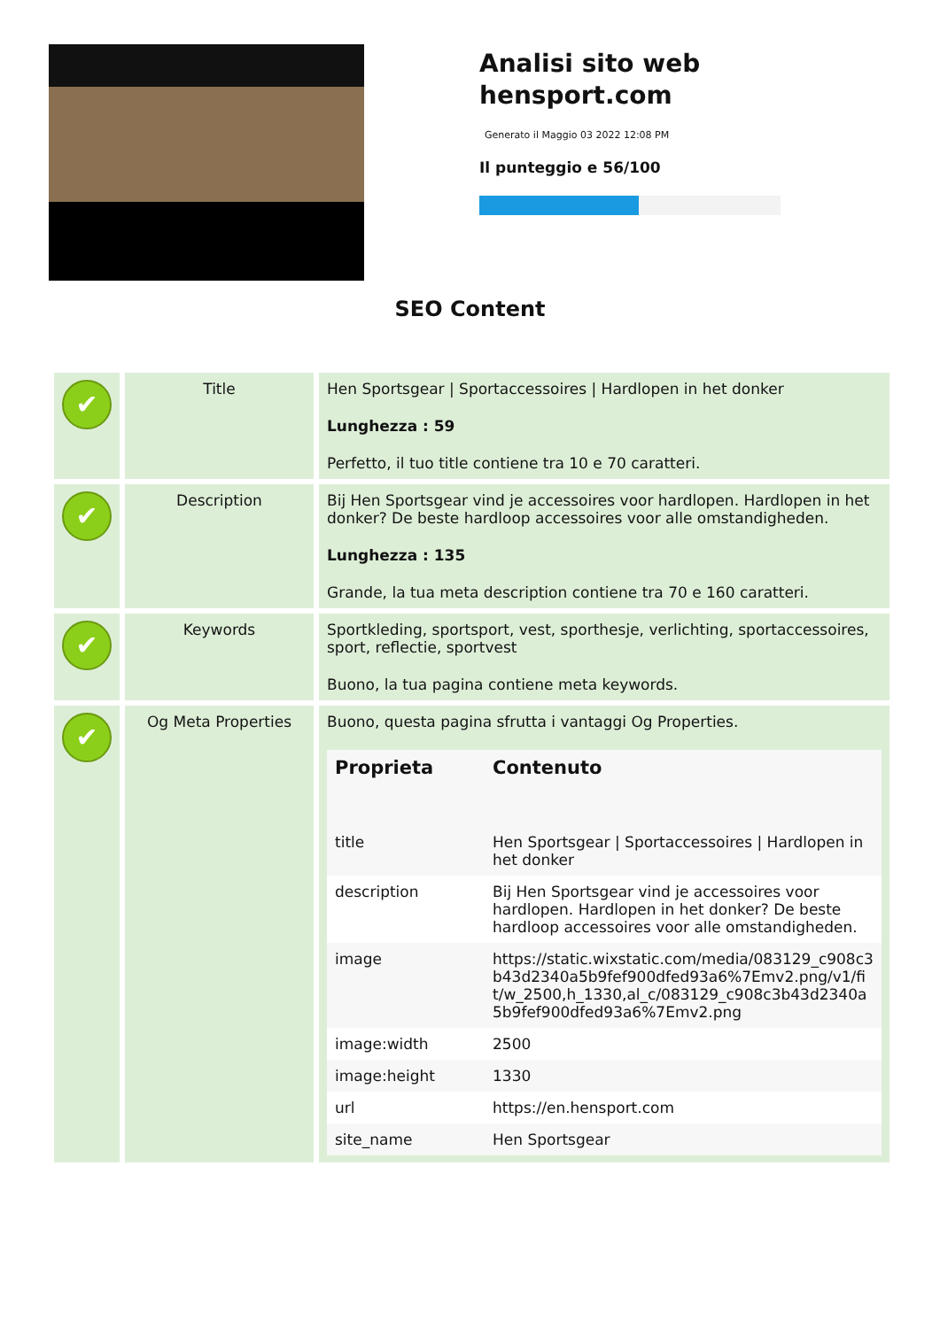Analisi sito web hensport.com
Generato il Maggio 03 2022 12:08 PM
Il punteggio e 56/100
SEO Content
| ✔ | Title | Hen Sportsgear / Sportaccessoires / Hardlopen in het donker Lunghezza : 59 Perfetto, il tuo title contiene tra 10 e 70 caratteri. |
| ✔ | Description | Bij Hen Sportsgear vind je accessoires voor hardlopen. Hardlopen in het donker? De beste hardloop accessoires voor alle omstandigheden. Lunghezza : 135 Grande, la tua meta description contiene tra 70 e 160 caratteri. |
| ✔ | Keywords | Sportkleding, sportsport, vest, sporthesje, verlichting, sportaccessoires, sport, reflectie, sportvest Buono, la tua pagina contiene meta keywords. |
| ✔ | Og Meta Properties | Buono, questa pagina sfrutta i vantaggi Og Properties. / Proprieta / Contenuto / / --- / --- / / title / Hen Sportsgear / Sportaccessoires / Hardlopen in het donker / / description / Bij Hen Sportsgear vind je accessoires voor hardlopen. Hardlopen in het donker? De beste hardloop accessoires voor alle omstandigheden. / / image / https://static.wixstatic.com/media/083129_c908c3b43d2340a5b9fef900dfed93a6%7Emv2.png/v1/fit/w_2500,h_1330,al_c/083129_c908c3b43d2340a5b9fef900dfed93a6%7Emv2.png / / image:width / 2500 / / image:height / 1330 / / url / https://en.hensport.com / / site_name / Hen Sportsgear / |